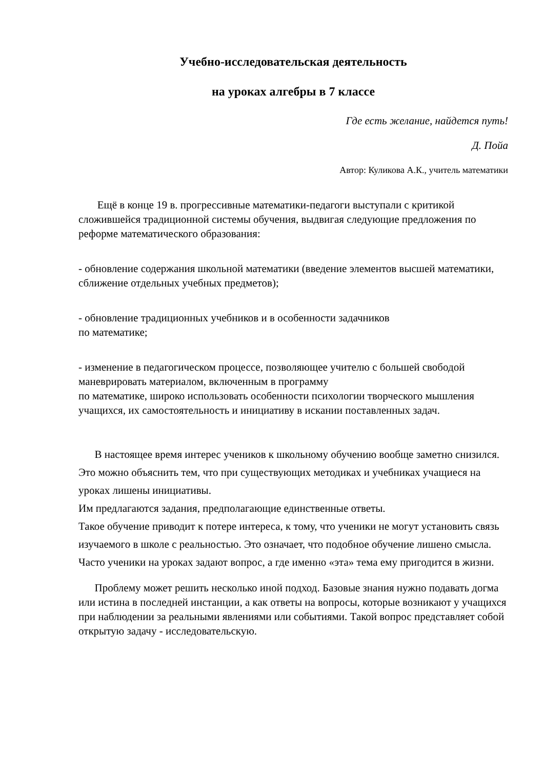Учебно-исследовательская деятельность
на уроках алгебры в 7 классе
Где есть желание, найдется путь!
Д. Пойа
Автор: Куликова А.К., учитель математики
Ещё в конце 19 в. прогрессивные математики-педагоги выступали с критикой сложившейся традиционной системы обучения, выдвигая следующие предложения по реформе математического образования:
- обновление содержания школьной математики (введение элементов высшей математики, сближение отдельных учебных предметов);
- обновление традиционных учебников и в особенности задачников
по математике;
- изменение в педагогическом процессе, позволяющее учителю с большей свободой маневрировать материалом, включенным в программу
по математике, широко использовать особенности психологии творческого мышления учащихся, их самостоятельность и инициативу в искании поставленных задач.
В настоящее время интерес учеников к школьному обучению вообще заметно снизился. Это можно объяснить тем, что при существующих методиках и учебниках учащиеся на уроках лишены инициативы.
Им предлагаются задания, предполагающие единственные ответы.
Такое обучение приводит к потере интереса, к тому, что ученики не могут установить связь изучаемого в школе с реальностью. Это означает, что подобное обучение лишено смысла. Часто ученики на уроках задают вопрос, а где именно «эта» тема ему пригодится в жизни.
Проблему может решить несколько иной подход. Базовые знания нужно подавать догма или истина в последней инстанции, а как ответы на вопросы, которые возникают у учащихся при наблюдении за реальными явлениями или событиями. Такой вопрос представляет собой открытую задачу - исследовательскую.